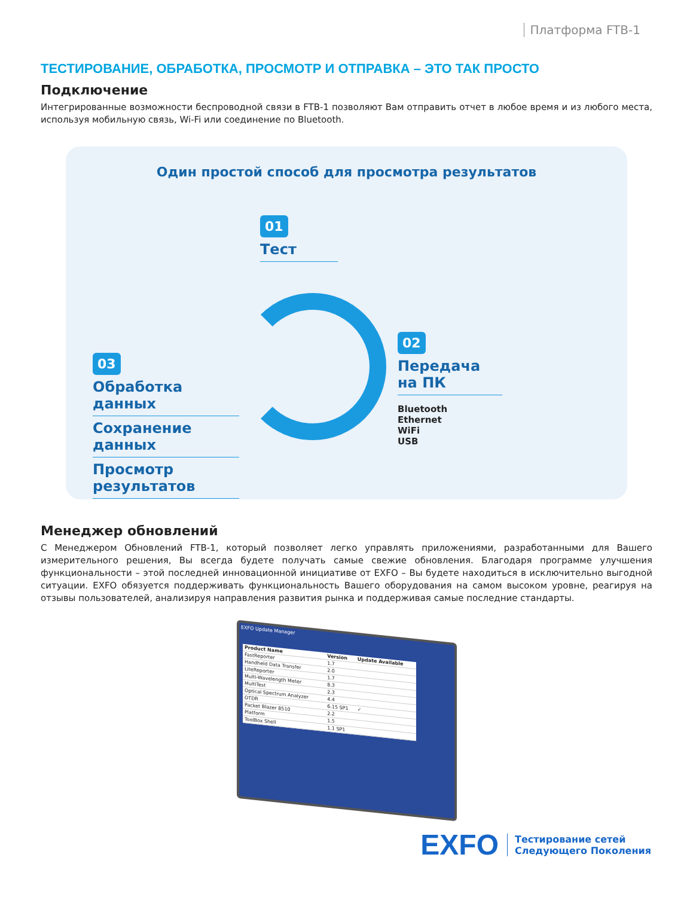Платформа FTB-1
ТЕСТИРОВАНИЕ, ОБРАБОТКА, ПРОСМОТР И ОТПРАВКА – ЭТО ТАК ПРОСТО
Подключение
Интегрированные возможности беспроводной связи в FTB-1 позволяют Вам отправить отчет в любое время и из любого места, используя мобильную связь, Wi-Fi или соединение по Bluetooth.
Один простой способ для просмотра результатов
01
Тест
02
Передача на ПК
Bluetooth
Ethernet
WiFi
USB
03
Обработка данных
Сохранение данных
Просмотр результатов
Менеджер обновлений
С Менеджером Обновлений FTB-1, который позволяет легко управлять приложениями, разработанными для Вашего измерительного решения, Вы всегда будете получать самые свежие обновления. Благодаря программе улучшения функциональности – этой последней инновационной инициативе от EXFO – Вы будете находиться в исключительно выгодной ситуации. EXFO обязуется поддерживать функциональность Вашего оборудования на самом высоком уровне, реагируя на отзывы пользователей, анализируя направления развития рынка и поддерживая самые последние стандарты.
EXFO Update Manager
| Product Name | Version | Update Available |
| --- | --- | --- |
| FastReporter | 1.7 | |
| Handheld Data Transfer | 2.0 | |
| LiteReporter | 1.7 | |
| Multi-Wavelength Meter | 8.3 | |
| MultiTest | 2.3 | |
| Optical Spectrum Analyzer | 4.4 | |
| OTDR | 6.15 SP1 | ✓ |
| Packet Blazer 8510 | 2.2 | |
| Platform | 1.5 | |
| ToolBox Shell | 1.1 SP1 | |
EXFO Тестирование сетей
Следующего Поколения